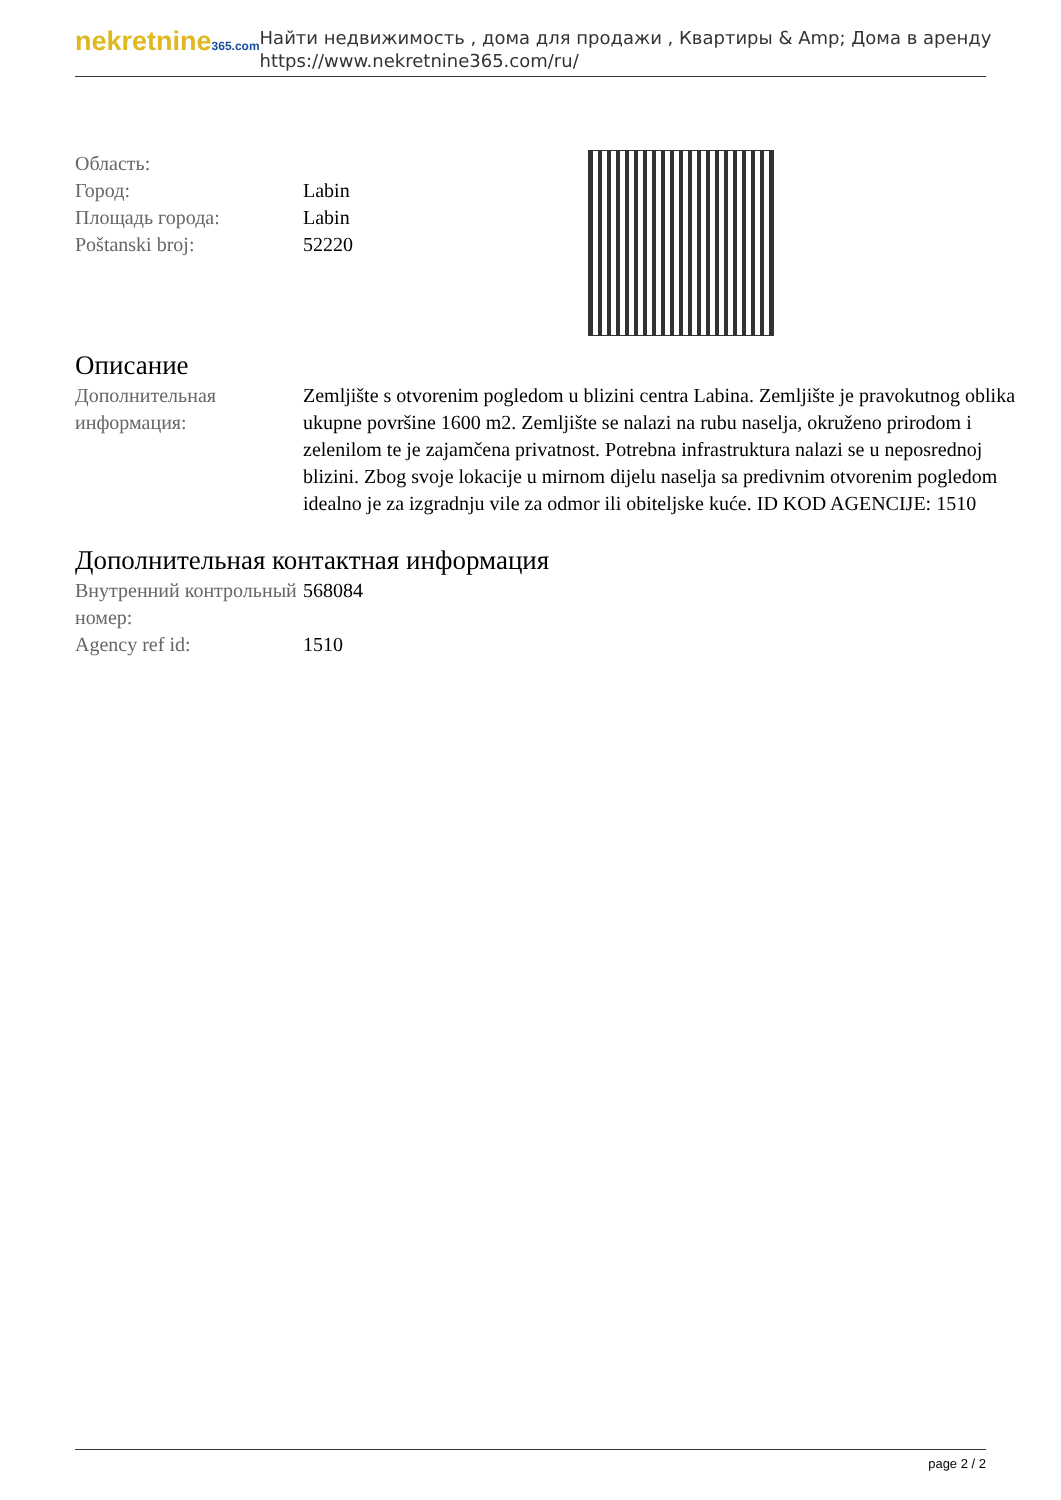nekretnine365.com
Найти недвижимость , дома для продажи , Квартиры & Amp; Дома в аренду
https://www.nekretnine365.com/ru/
| Область: | |
| Город: | Labin |
| Площадь города: | Labin |
| Poštanski broj: | 52220 |
Описание
| Дополнительная информация: | Zemljište s otvorenim pogledom u blizini centra Labina. Zemljište je pravokutnog oblika ukupne površine 1600 m2. Zemljište se nalazi na rubu naselja, okruženo prirodom i zelenilom te je zajamčena privatnost. Potrebna infrastruktura nalazi se u neposrednoj blizini. Zbog svoje lokacije u mirnom dijelu naselja sa predivnim otvorenim pogledom idealno je za izgradnju vile za odmor ili obiteljske kuće. ID KOD AGENCIJE: 1510 |
Дополнительная контактная информация
| Внутренний контрольный номер: | 568084 |
| Agency ref id: | 1510 |
page 2 / 2